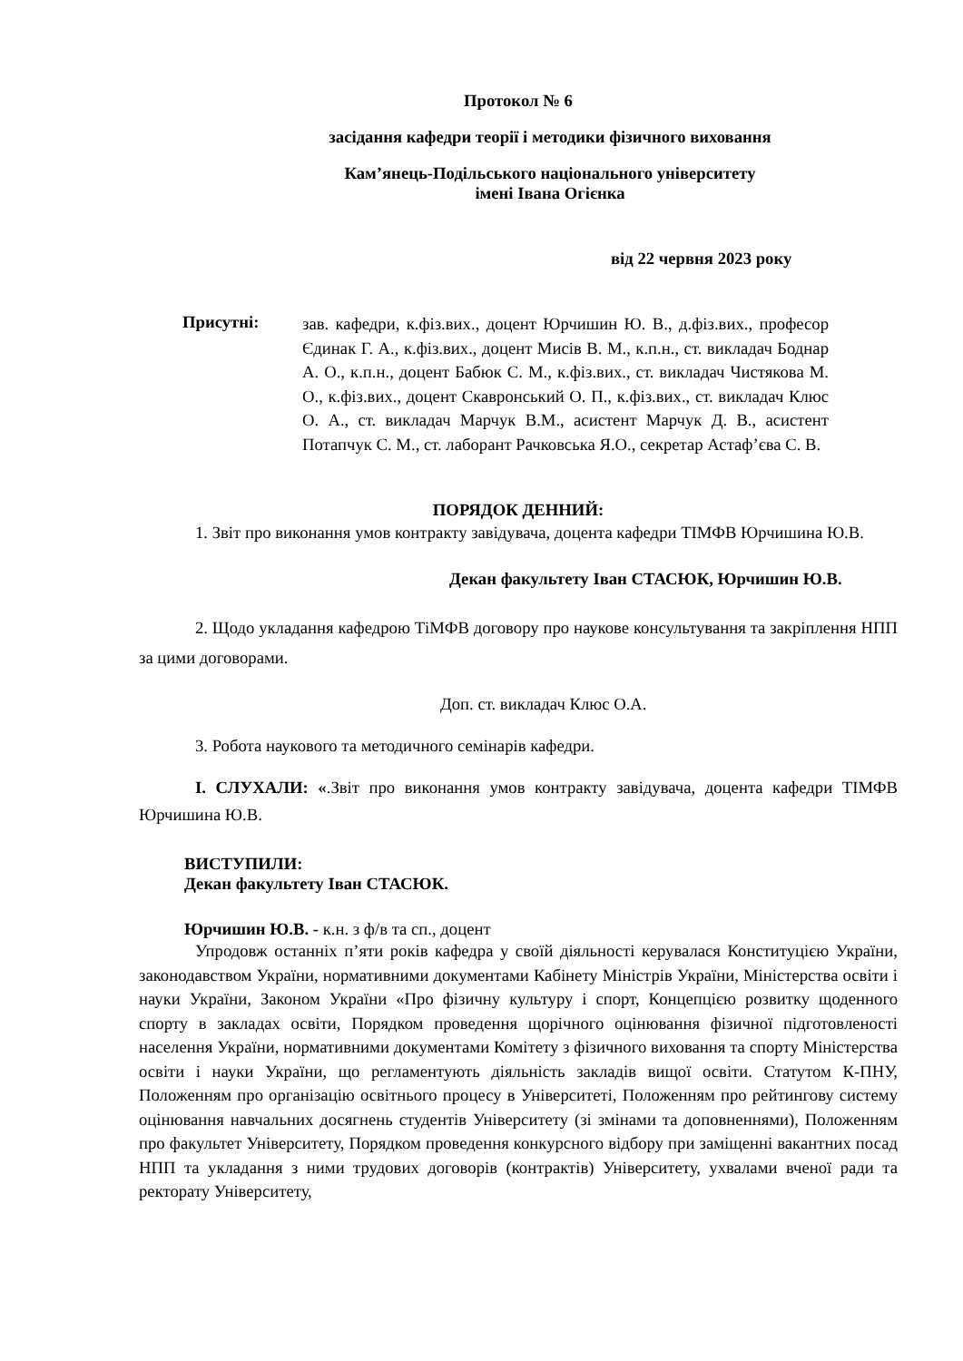Протокол № 6
засідання кафедри теорії і методики фізичного виховання
Кам’янець-Подільського національного університету
імені Івана Огієнка
від 22 червня 2023 року
Присутні:
зав. кафедри, к.фіз.вих., доцент Юрчишин Ю. В., д.фіз.вих., професор Єдинак Г. А., к.фіз.вих., доцент Мисів В. М., к.п.н., ст. викладач Боднар А. О., к.п.н., доцент Бабюк С. М., к.фіз.вих., ст. викладач Чистякова М. О., к.фіз.вих., доцент Скавронський О. П., к.фіз.вих., ст. викладач Клюс О. А., ст. викладач Марчук В.М., асистент Марчук Д. В., асистент Потапчук С. М., ст. лаборант Рачковська Я.О., секретар Астаф’єва С. В.
ПОРЯДОК ДЕННИЙ:
1. Звіт про виконання умов контракту завідувача, доцента кафедри ТІМФВ Юрчишина Ю.В.
Декан факультету Іван СТАСЮК, Юрчишин Ю.В.
2. Щодо укладання кафедрою ТіМФВ договору про наукове консультування та закріплення НПП за цими договорами.
Доп. ст. викладач Клюс О.А.
3. Робота наукового та методичного семінарів кафедри.
І. СЛУХАЛИ: «.Звіт про виконання умов контракту завідувача, доцента кафедри ТІМФВ Юрчишина Ю.В.
ВИСТУПИЛИ:
Декан факультету Іван СТАСЮК.
Юрчишин Ю.В. - к.н. з ф/в та сп., доцент
Упродовж останніх п’яти років кафедра у своїй діяльності керувалася Конституцією України, законодавством України, нормативними документами Кабінету Міністрів України, Міністерства освіти і науки України, Законом України «Про фізичну культуру і спорт, Концепцією розвитку щоденного спорту в закладах освіти, Порядком проведення щорічного оцінювання фізичної підготовленості населення України, нормативними документами Комітету з фізичного виховання та спорту Міністерства освіти і науки України, що регламентують діяльність закладів вищої освіти. Статутом К-ПНУ, Положенням про організацію освітнього процесу в Університеті, Положенням про рейтингову систему оцінювання навчальних досягнень студентів Університету (зі змінами та доповненнями), Положенням про факультет Університету, Порядком проведення конкурсного відбору при заміщенні вакантних посад НПП та укладання з ними трудових договорів (контрактів) Університету, ухвалами вченої ради та ректорату Університету,